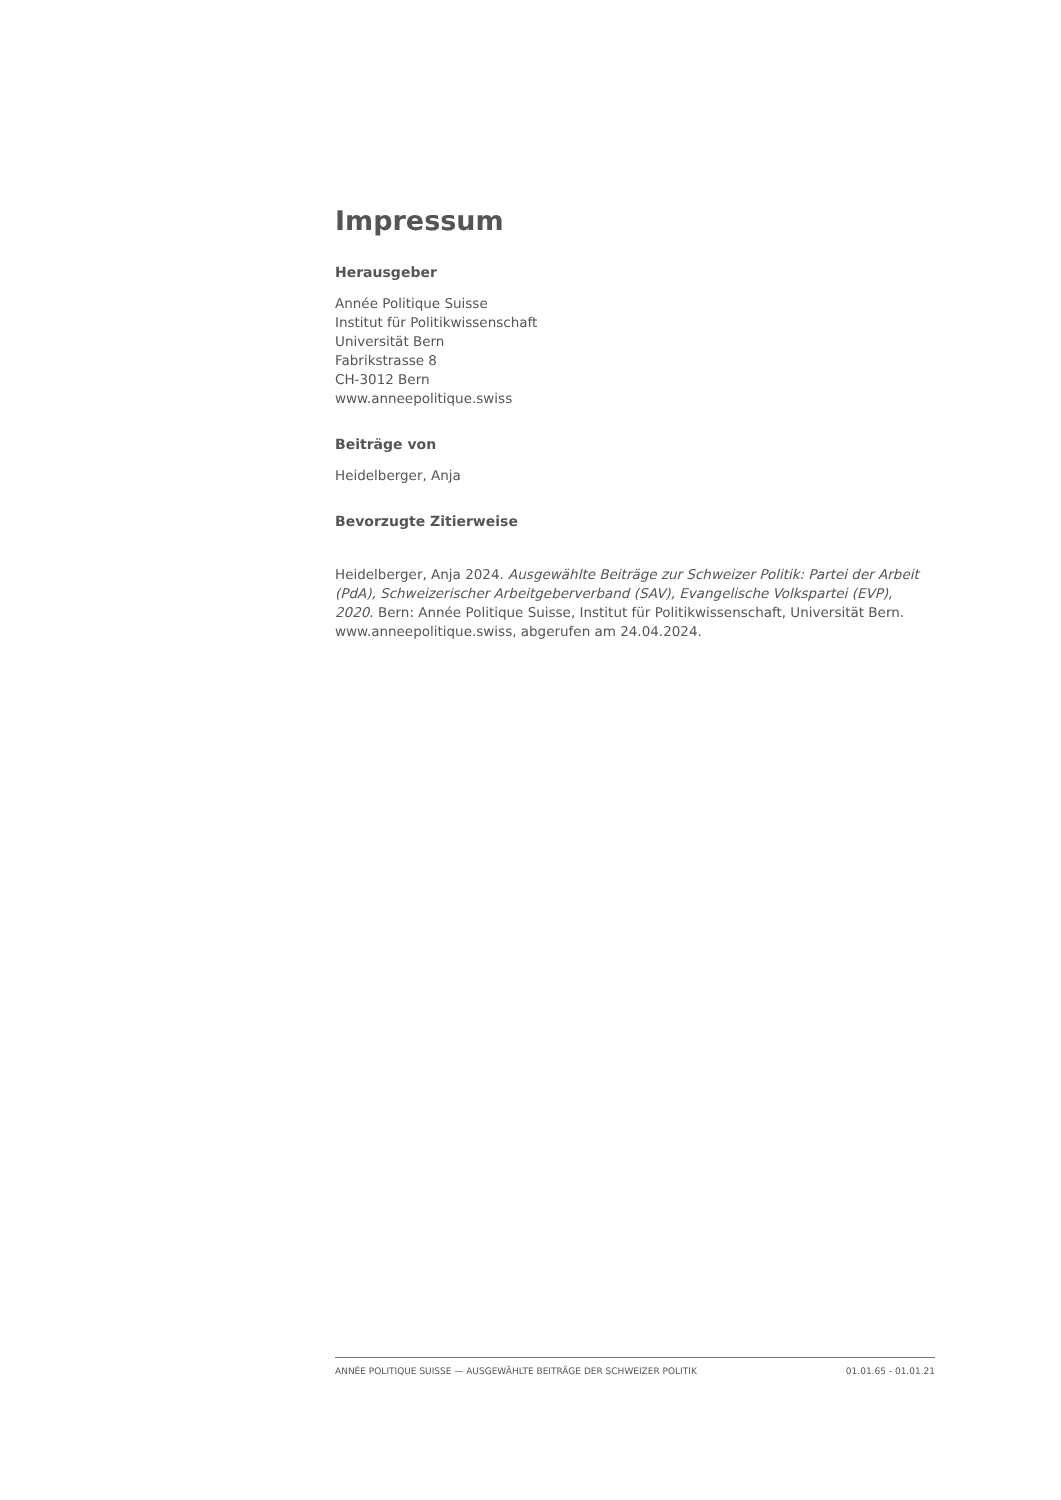Impressum
Herausgeber
Année Politique Suisse
Institut für Politikwissenschaft
Universität Bern
Fabrikstrasse 8
CH-3012 Bern
www.anneepolitique.swiss
Beiträge von
Heidelberger, Anja
Bevorzugte Zitierweise
Heidelberger, Anja 2024. Ausgewählte Beiträge zur Schweizer Politik: Partei der Arbeit (PdA), Schweizerischer Arbeitgeberverband (SAV), Evangelische Volkspartei (EVP), 2020. Bern: Année Politique Suisse, Institut für Politikwissenschaft, Universität Bern. www.anneepolitique.swiss, abgerufen am 24.04.2024.
ANNÉE POLITIQUE SUISSE — AUSGEWÄHLTE BEITRÄGE DER SCHWEIZER POLITIK 01.01.65 - 01.01.21